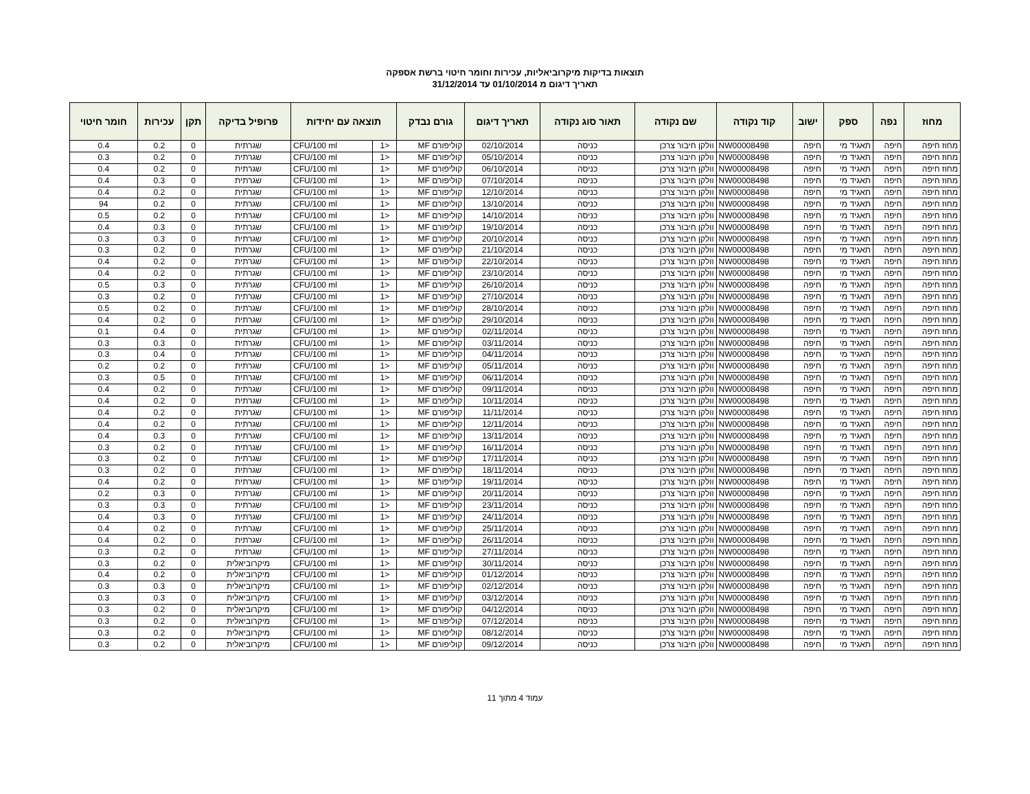תוצאות בדיקות מיקרוביאליות, עכירות וחומר חיטוי ברשת אספקה
תאריך דיגום מ 01/10/2014 עד 31/12/2014
| מחוז | נפה | ספק | ישוב | קוד נקודה | שם נקודה | תאור סוג נקודה | תאריך דיגום | גורם נבדק | תוצאה עם יחידות | | פרופיל בדיקה | תקן | עכירות | חומר חיטוי |
| --- | --- | --- | --- | --- | --- | --- | --- | --- | --- | --- | --- | --- | --- | --- |
| מחוז חיפה | חיפה | תאגיד מי | חיפה | NW00008498 | וולקן חיבור צרכן | כניסה | 02/10/2014 | קוליפורם MF | <1 | CFU/100 ml | שגרתית | 0 | 0.2 | 0.4 |
| מחוז חיפה | חיפה | תאגיד מי | חיפה | NW00008498 | וולקן חיבור צרכן | כניסה | 05/10/2014 | קוליפורם MF | <1 | CFU/100 ml | שגרתית | 0 | 0.2 | 0.3 |
| מחוז חיפה | חיפה | תאגיד מי | חיפה | NW00008498 | וולקן חיבור צרכן | כניסה | 06/10/2014 | קוליפורם MF | <1 | CFU/100 ml | שגרתית | 0 | 0.2 | 0.4 |
| מחוז חיפה | חיפה | תאגיד מי | חיפה | NW00008498 | וולקן חיבור צרכן | כניסה | 07/10/2014 | קוליפורם MF | <1 | CFU/100 ml | שגרתית | 0 | 0.3 | 0.4 |
| מחוז חיפה | חיפה | תאגיד מי | חיפה | NW00008498 | וולקן חיבור צרכן | כניסה | 12/10/2014 | קוליפורם MF | <1 | CFU/100 ml | שגרתית | 0 | 0.2 | 0.4 |
| מחוז חיפה | חיפה | תאגיד מי | חיפה | NW00008498 | וולקן חיבור צרכן | כניסה | 13/10/2014 | קוליפורם MF | <1 | CFU/100 ml | שגרתית | 0 | 0.2 | 94 |
| מחוז חיפה | חיפה | תאגיד מי | חיפה | NW00008498 | וולקן חיבור צרכן | כניסה | 14/10/2014 | קוליפורם MF | <1 | CFU/100 ml | שגרתית | 0 | 0.2 | 0.5 |
| מחוז חיפה | חיפה | תאגיד מי | חיפה | NW00008498 | וולקן חיבור צרכן | כניסה | 19/10/2014 | קוליפורם MF | <1 | CFU/100 ml | שגרתית | 0 | 0.3 | 0.4 |
| מחוז חיפה | חיפה | תאגיד מי | חיפה | NW00008498 | וולקן חיבור צרכן | כניסה | 20/10/2014 | קוליפורם MF | <1 | CFU/100 ml | שגרתית | 0 | 0.3 | 0.3 |
| מחוז חיפה | חיפה | תאגיד מי | חיפה | NW00008498 | וולקן חיבור צרכן | כניסה | 21/10/2014 | קוליפורם MF | <1 | CFU/100 ml | שגרתית | 0 | 0.2 | 0.3 |
| מחוז חיפה | חיפה | תאגיד מי | חיפה | NW00008498 | וולקן חיבור צרכן | כניסה | 22/10/2014 | קוליפורם MF | <1 | CFU/100 ml | שגרתית | 0 | 0.2 | 0.4 |
| מחוז חיפה | חיפה | תאגיד מי | חיפה | NW00008498 | וולקן חיבור צרכן | כניסה | 23/10/2014 | קוליפורם MF | <1 | CFU/100 ml | שגרתית | 0 | 0.2 | 0.4 |
| מחוז חיפה | חיפה | תאגיד מי | חיפה | NW00008498 | וולקן חיבור צרכן | כניסה | 26/10/2014 | קוליפורם MF | <1 | CFU/100 ml | שגרתית | 0 | 0.3 | 0.5 |
| מחוז חיפה | חיפה | תאגיד מי | חיפה | NW00008498 | וולקן חיבור צרכן | כניסה | 27/10/2014 | קוליפורם MF | <1 | CFU/100 ml | שגרתית | 0 | 0.2 | 0.3 |
| מחוז חיפה | חיפה | תאגיד מי | חיפה | NW00008498 | וולקן חיבור צרכן | כניסה | 28/10/2014 | קוליפורם MF | <1 | CFU/100 ml | שגרתית | 0 | 0.2 | 0.5 |
| מחוז חיפה | חיפה | תאגיד מי | חיפה | NW00008498 | וולקן חיבור צרכן | כניסה | 29/10/2014 | קוליפורם MF | <1 | CFU/100 ml | שגרתית | 0 | 0.2 | 0.4 |
| מחוז חיפה | חיפה | תאגיד מי | חיפה | NW00008498 | וולקן חיבור צרכן | כניסה | 02/11/2014 | קוליפורם MF | <1 | CFU/100 ml | שגרתית | 0 | 0.4 | 0.1 |
| מחוז חיפה | חיפה | תאגיד מי | חיפה | NW00008498 | וולקן חיבור צרכן | כניסה | 03/11/2014 | קוליפורם MF | <1 | CFU/100 ml | שגרתית | 0 | 0.3 | 0.3 |
| מחוז חיפה | חיפה | תאגיד מי | חיפה | NW00008498 | וולקן חיבור צרכן | כניסה | 04/11/2014 | קוליפורם MF | <1 | CFU/100 ml | שגרתית | 0 | 0.4 | 0.3 |
| מחוז חיפה | חיפה | תאגיד מי | חיפה | NW00008498 | וולקן חיבור צרכן | כניסה | 05/11/2014 | קוליפורם MF | <1 | CFU/100 ml | שגרתית | 0 | 0.2 | 0.2 |
| מחוז חיפה | חיפה | תאגיד מי | חיפה | NW00008498 | וולקן חיבור צרכן | כניסה | 06/11/2014 | קוליפורם MF | <1 | CFU/100 ml | שגרתית | 0 | 0.5 | 0.3 |
| מחוז חיפה | חיפה | תאגיד מי | חיפה | NW00008498 | וולקן חיבור צרכן | כניסה | 09/11/2014 | קוליפורם MF | <1 | CFU/100 ml | שגרתית | 0 | 0.2 | 0.4 |
| מחוז חיפה | חיפה | תאגיד מי | חיפה | NW00008498 | וולקן חיבור צרכן | כניסה | 10/11/2014 | קוליפורם MF | <1 | CFU/100 ml | שגרתית | 0 | 0.2 | 0.4 |
| מחוז חיפה | חיפה | תאגיד מי | חיפה | NW00008498 | וולקן חיבור צרכן | כניסה | 11/11/2014 | קוליפורם MF | <1 | CFU/100 ml | שגרתית | 0 | 0.2 | 0.4 |
| מחוז חיפה | חיפה | תאגיד מי | חיפה | NW00008498 | וולקן חיבור צרכן | כניסה | 12/11/2014 | קוליפורם MF | <1 | CFU/100 ml | שגרתית | 0 | 0.2 | 0.4 |
| מחוז חיפה | חיפה | תאגיד מי | חיפה | NW00008498 | וולקן חיבור צרכן | כניסה | 13/11/2014 | קוליפורם MF | <1 | CFU/100 ml | שגרתית | 0 | 0.3 | 0.4 |
| מחוז חיפה | חיפה | תאגיד מי | חיפה | NW00008498 | וולקן חיבור צרכן | כניסה | 16/11/2014 | קוליפורם MF | <1 | CFU/100 ml | שגרתית | 0 | 0.2 | 0.3 |
| מחוז חיפה | חיפה | תאגיד מי | חיפה | NW00008498 | וולקן חיבור צרכן | כניסה | 17/11/2014 | קוליפורם MF | <1 | CFU/100 ml | שגרתית | 0 | 0.2 | 0.3 |
| מחוז חיפה | חיפה | תאגיד מי | חיפה | NW00008498 | וולקן חיבור צרכן | כניסה | 18/11/2014 | קוליפורם MF | <1 | CFU/100 ml | שגרתית | 0 | 0.2 | 0.3 |
| מחוז חיפה | חיפה | תאגיד מי | חיפה | NW00008498 | וולקן חיבור צרכן | כניסה | 19/11/2014 | קוליפורם MF | <1 | CFU/100 ml | שגרתית | 0 | 0.2 | 0.4 |
| מחוז חיפה | חיפה | תאגיד מי | חיפה | NW00008498 | וולקן חיבור צרכן | כניסה | 20/11/2014 | קוליפורם MF | <1 | CFU/100 ml | שגרתית | 0 | 0.3 | 0.2 |
| מחוז חיפה | חיפה | תאגיד מי | חיפה | NW00008498 | וולקן חיבור צרכן | כניסה | 23/11/2014 | קוליפורם MF | <1 | CFU/100 ml | שגרתית | 0 | 0.3 | 0.3 |
| מחוז חיפה | חיפה | תאגיד מי | חיפה | NW00008498 | וולקן חיבור צרכן | כניסה | 24/11/2014 | קוליפורם MF | <1 | CFU/100 ml | שגרתית | 0 | 0.3 | 0.4 |
| מחוז חיפה | חיפה | תאגיד מי | חיפה | NW00008498 | וולקן חיבור צרכן | כניסה | 25/11/2014 | קוליפורם MF | <1 | CFU/100 ml | שגרתית | 0 | 0.2 | 0.4 |
| מחוז חיפה | חיפה | תאגיד מי | חיפה | NW00008498 | וולקן חיבור צרכן | כניסה | 26/11/2014 | קוליפורם MF | <1 | CFU/100 ml | שגרתית | 0 | 0.2 | 0.4 |
| מחוז חיפה | חיפה | תאגיד מי | חיפה | NW00008498 | וולקן חיבור צרכן | כניסה | 27/11/2014 | קוליפורם MF | <1 | CFU/100 ml | שגרתית | 0 | 0.2 | 0.3 |
| מחוז חיפה | חיפה | תאגיד מי | חיפה | NW00008498 | וולקן חיבור צרכן | כניסה | 30/11/2014 | קוליפורם MF | <1 | CFU/100 ml | מיקרוביאלית | 0 | 0.2 | 0.3 |
| מחוז חיפה | חיפה | תאגיד מי | חיפה | NW00008498 | וולקן חיבור צרכן | כניסה | 01/12/2014 | קוליפורם MF | <1 | CFU/100 ml | מיקרוביאלית | 0 | 0.2 | 0.4 |
| מחוז חיפה | חיפה | תאגיד מי | חיפה | NW00008498 | וולקן חיבור צרכן | כניסה | 02/12/2014 | קוליפורם MF | <1 | CFU/100 ml | מיקרוביאלית | 0 | 0.3 | 0.3 |
| מחוז חיפה | חיפה | תאגיד מי | חיפה | NW00008498 | וולקן חיבור צרכן | כניסה | 03/12/2014 | קוליפורם MF | <1 | CFU/100 ml | מיקרוביאלית | 0 | 0.3 | 0.3 |
| מחוז חיפה | חיפה | תאגיד מי | חיפה | NW00008498 | וולקן חיבור צרכן | כניסה | 04/12/2014 | קוליפורם MF | <1 | CFU/100 ml | מיקרוביאלית | 0 | 0.2 | 0.3 |
| מחוז חיפה | חיפה | תאגיד מי | חיפה | NW00008498 | וולקן חיבור צרכן | כניסה | 07/12/2014 | קוליפורם MF | <1 | CFU/100 ml | מיקרוביאלית | 0 | 0.2 | 0.3 |
| מחוז חיפה | חיפה | תאגיד מי | חיפה | NW00008498 | וולקן חיבור צרכן | כניסה | 08/12/2014 | קוליפורם MF | <1 | CFU/100 ml | מיקרוביאלית | 0 | 0.2 | 0.3 |
| מחוז חיפה | חיפה | תאגיד מי | חיפה | NW00008498 | וולקן חיבור צרכן | כניסה | 09/12/2014 | קוליפורם MF | <1 | CFU/100 ml | מיקרוביאלית | 0 | 0.2 | 0.3 |
עמוד 4 מתוך 11